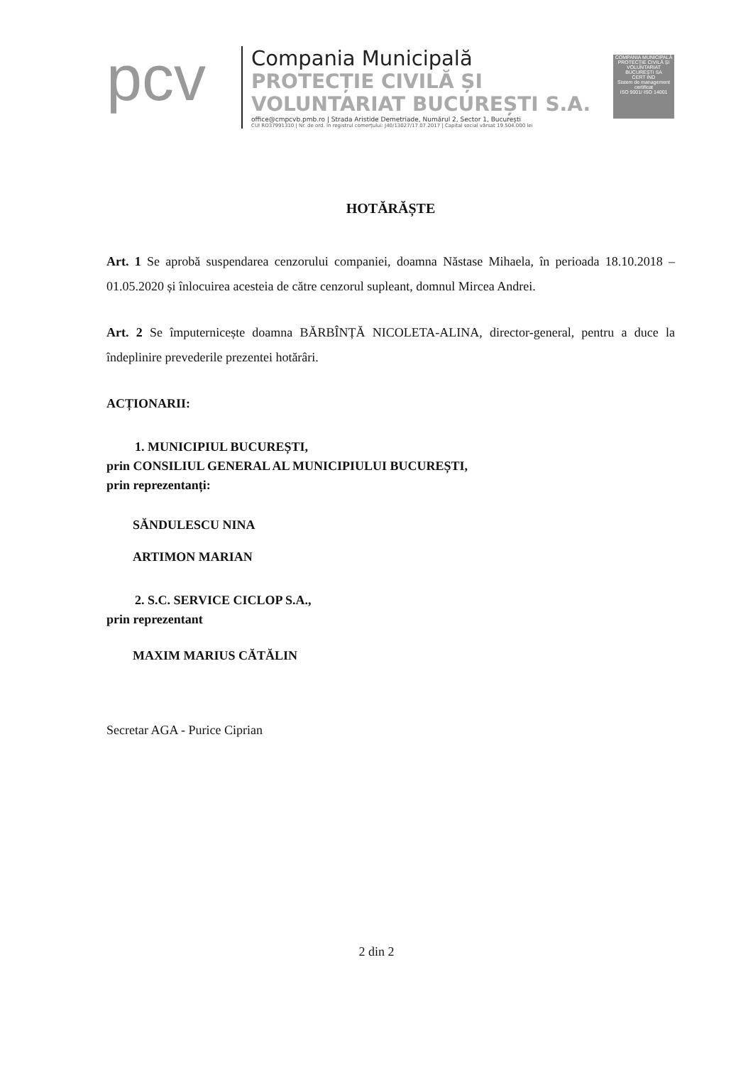pcv
Compania Municipală
PROTECȚIE CIVILĂ ȘI
VOLUNTARIAT BUCUREȘTI S.A.
office@cmpcvb.pmb.ro | Strada Aristide Demetriade, Numărul 2, Sector 1, București
CUI RO37991310 | Nr. de ord. în registrul comerțului: J40/13027/17.07.2017 | Capital social vărsat 19.504.000 lei
COMPANIA MUNICIPALĂ PROTECȚIE CIVILĂ ȘI VOLUNTARIAT BUCUREȘTI SA
CERT IND
Sistem de management certificat
ISO 9001/ ISO 14001
HOTĂRĂȘTE
Art. 1 Se aprobă suspendarea cenzorului companiei, doamna Năstase Mihaela, în perioada 18.10.2018 – 01.05.2020 și înlocuirea acesteia de către cenzorul supleant, domnul Mircea Andrei.
Art. 2 Se împuternicește doamna BĂRBÎNȚĂ NICOLETA-ALINA, director-general, pentru a duce la îndeplinire prevederile prezentei hotărâri.
ACȚIONARII:
1. MUNICIPIUL BUCUREȘTI,
prin CONSILIUL GENERAL AL MUNICIPIULUI BUCUREȘTI,
prin reprezentanți:
SĂNDULESCU NINA
ARTIMON MARIAN
2. S.C. SERVICE CICLOP S.A.,
prin reprezentant
MAXIM MARIUS CĂTĂLIN
Secretar AGA - Purice Ciprian
2 din 2